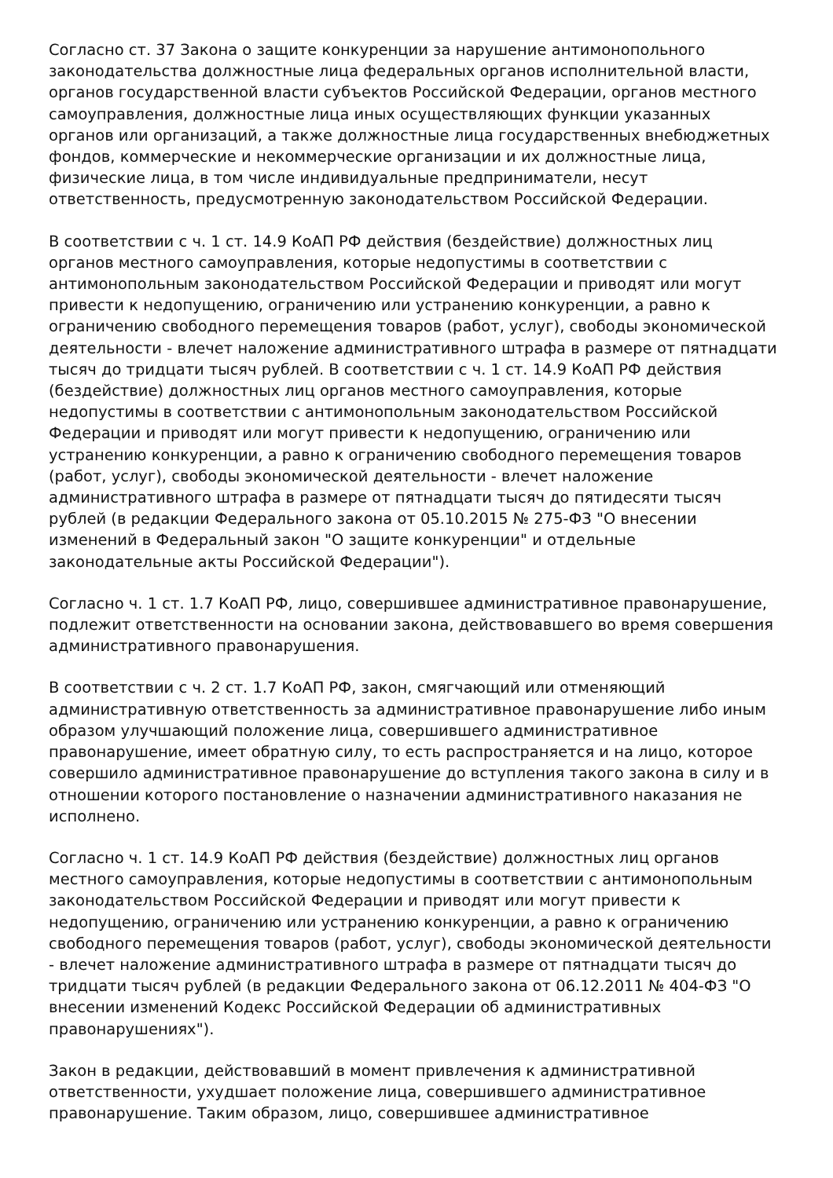Согласно ст. 37 Закона о защите конкуренции за нарушение антимонопольного законодательства должностные лица федеральных органов исполнительной власти, органов государственной власти субъектов Российской Федерации, органов местного самоуправления, должностные лица иных осуществляющих функции указанных органов или организаций, а также должностные лица государственных внебюджетных фондов, коммерческие и некоммерческие организации и их должностные лица, физические лица, в том числе индивидуальные предприниматели, несут ответственность, предусмотренную законодательством Российской Федерации.
В соответствии с ч. 1 ст. 14.9 КоАП РФ действия (бездействие) должностных лиц органов местного самоуправления, которые недопустимы в соответствии с антимонопольным законодательством Российской Федерации и приводят или могут привести к недопущению, ограничению или устранению конкуренции, а равно к ограничению свободного перемещения товаров (работ, услуг), свободы экономической деятельности - влечет наложение административного штрафа в размере от пятнадцати тысяч до тридцати тысяч рублей. В соответствии с ч. 1 ст. 14.9 КоАП РФ действия (бездействие) должностных лиц органов местного самоуправления, которые недопустимы в соответствии с антимонопольным законодательством Российской Федерации и приводят или могут привести к недопущению, ограничению или устранению конкуренции, а равно к ограничению свободного перемещения товаров (работ, услуг), свободы экономической деятельности - влечет наложение административного штрафа в размере от пятнадцати тысяч до пятидесяти тысяч рублей (в редакции Федерального закона от 05.10.2015 № 275-ФЗ "О внесении изменений в Федеральный закон "О защите конкуренции" и отдельные законодательные акты Российской Федерации").
Согласно ч. 1 ст. 1.7 КоАП РФ, лицо, совершившее административное правонарушение, подлежит ответственности на основании закона, действовавшего во время совершения административного правонарушения.
В соответствии с ч. 2 ст. 1.7 КоАП РФ, закон, смягчающий или отменяющий административную ответственность за административное правонарушение либо иным образом улучшающий положение лица, совершившего административное правонарушение, имеет обратную силу, то есть распространяется и на лицо, которое совершило административное правонарушение до вступления такого закона в силу и в отношении которого постановление о назначении административного наказания не исполнено.
Согласно ч. 1 ст. 14.9 КоАП РФ действия (бездействие) должностных лиц органов местного самоуправления, которые недопустимы в соответствии с антимонопольным законодательством Российской Федерации и приводят или могут привести к недопущению, ограничению или устранению конкуренции, а равно к ограничению свободного перемещения товаров (работ, услуг), свободы экономической деятельности - влечет наложение административного штрафа в размере от пятнадцати тысяч до тридцати тысяч рублей (в редакции Федерального закона от 06.12.2011 № 404-ФЗ "О внесении изменений Кодекс Российской Федерации об административных правонарушениях").
Закон в редакции, действовавший в момент привлечения к административной ответственности, ухудшает положение лица, совершившего административное правонарушение. Таким образом, лицо, совершившее административное